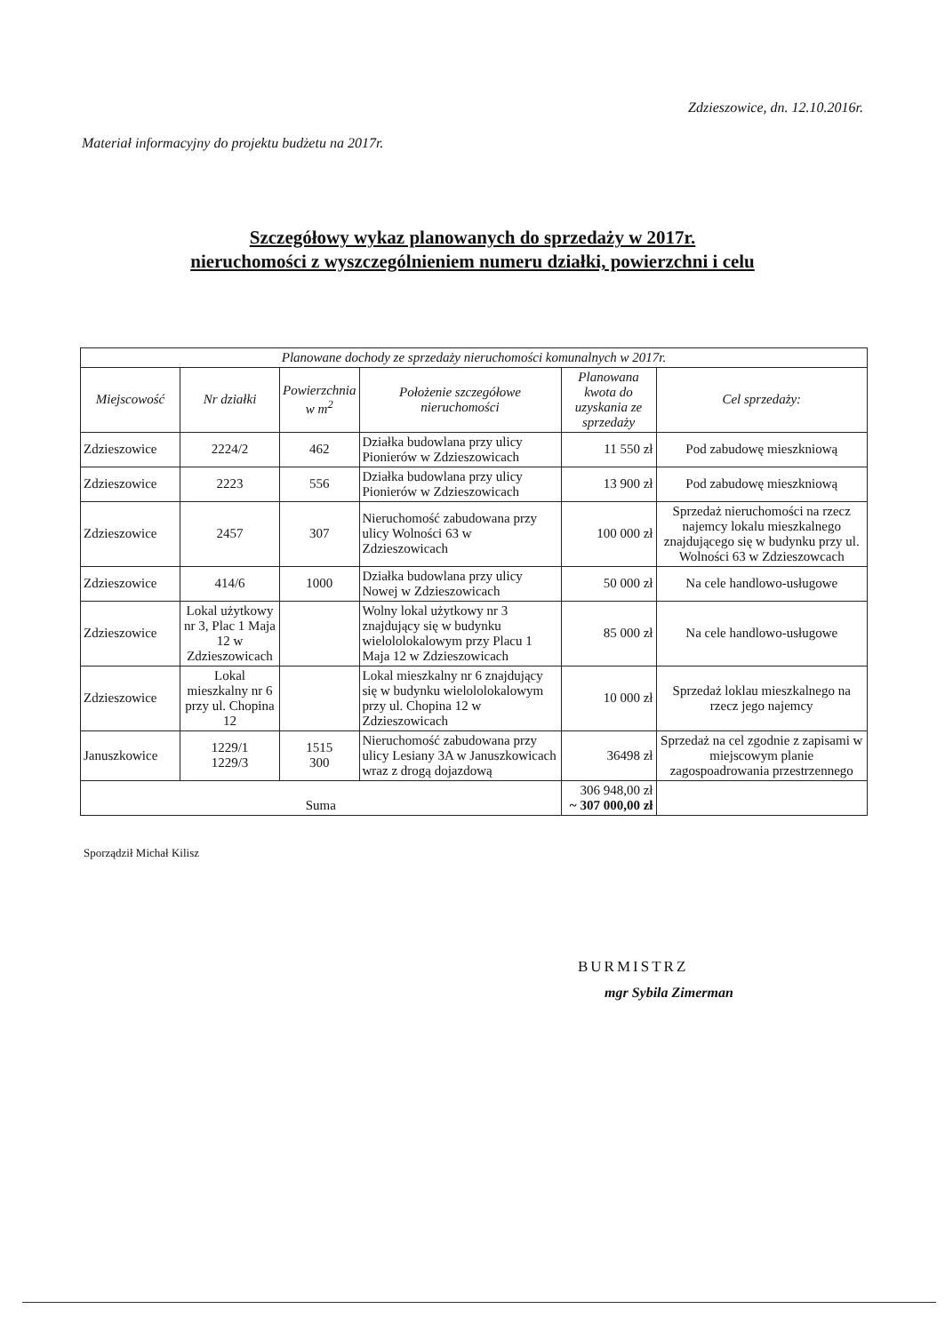Zdzieszowice, dn. 12.10.2016r.
Materiał informacyjny do projektu budżetu na 2017r.
Szczegółowy wykaz planowanych do sprzedaży w 2017r.
nieruchomości z wyszczególnieniem numeru działki, powierzchni i celu
| Planowane dochody ze sprzedaży nieruchomości komunalnych w 2017r. | | | | | |
| --- | --- | --- | --- | --- | --- |
| Miejscowość | Nr działki | Powierzchnia w m<sup>2</sup> | Położenie szczegółowe nieruchomości | Planowana kwota do uzyskania ze sprzedaży | Cel sprzedaży: |
| Zdzieszowice | 2224/2 | 462 | Działka budowlana przy ulicy Pionierów w Zdzieszowicach | 11 550 zł | Pod zabudowę mieszkniową |
| Zdzieszowice | 2223 | 556 | Działka budowlana przy ulicy Pionierów w Zdzieszowicach | 13 900 zł | Pod zabudowę mieszkniową |
| Zdzieszowice | 2457 | 307 | Nieruchomość zabudowana przy ulicy Wolności 63 w Zdzieszowicach | 100 000 zł | Sprzedaż nieruchomości na rzecz najemcy lokalu mieszkalnego znajdującego się w budynku przy ul. Wolności 63 w Zdzieszowcach |
| Zdzieszowice | 414/6 | 1000 | Działka budowlana przy ulicy Nowej w Zdzieszowicach | 50 000 zł | Na cele handlowo-usługowe |
| Zdzieszowice | Lokal użytkowy nr 3, Plac 1 Maja 12 w Zdzieszowicach | | Wolny lokal użytkowy nr 3 znajdujący się w budynku wielololokalowym przy Placu 1 Maja 12 w Zdzieszowicach | 85 000 zł | Na cele handlowo-usługowe |
| Zdzieszowice | Lokal mieszkalny nr 6 przy ul. Chopina 12 | | Lokal mieszkalny nr 6 znajdujący się w budynku wielololokalowym przy ul. Chopina 12 w Zdzieszowicach | 10 000 zł | Sprzedaż loklau mieszkalnego na rzecz jego najemcy |
| Januszkowice | 1229/1 1229/3 | 1515 300 | Nieruchomość zabudowana przy ulicy Lesiany 3A w Januszkowicach wraz z drogą dojazdową | 36498 zł | Sprzedaż na cel zgodnie z zapisami w miejscowym planie zagospoadrowania przestrzennego |
| Suma | | | | 306 948,00 zł ~ 307 000,00 zł | |
Sporządził Michał Kilisz
BURMISTRZ
mgr Sybila Zimerman